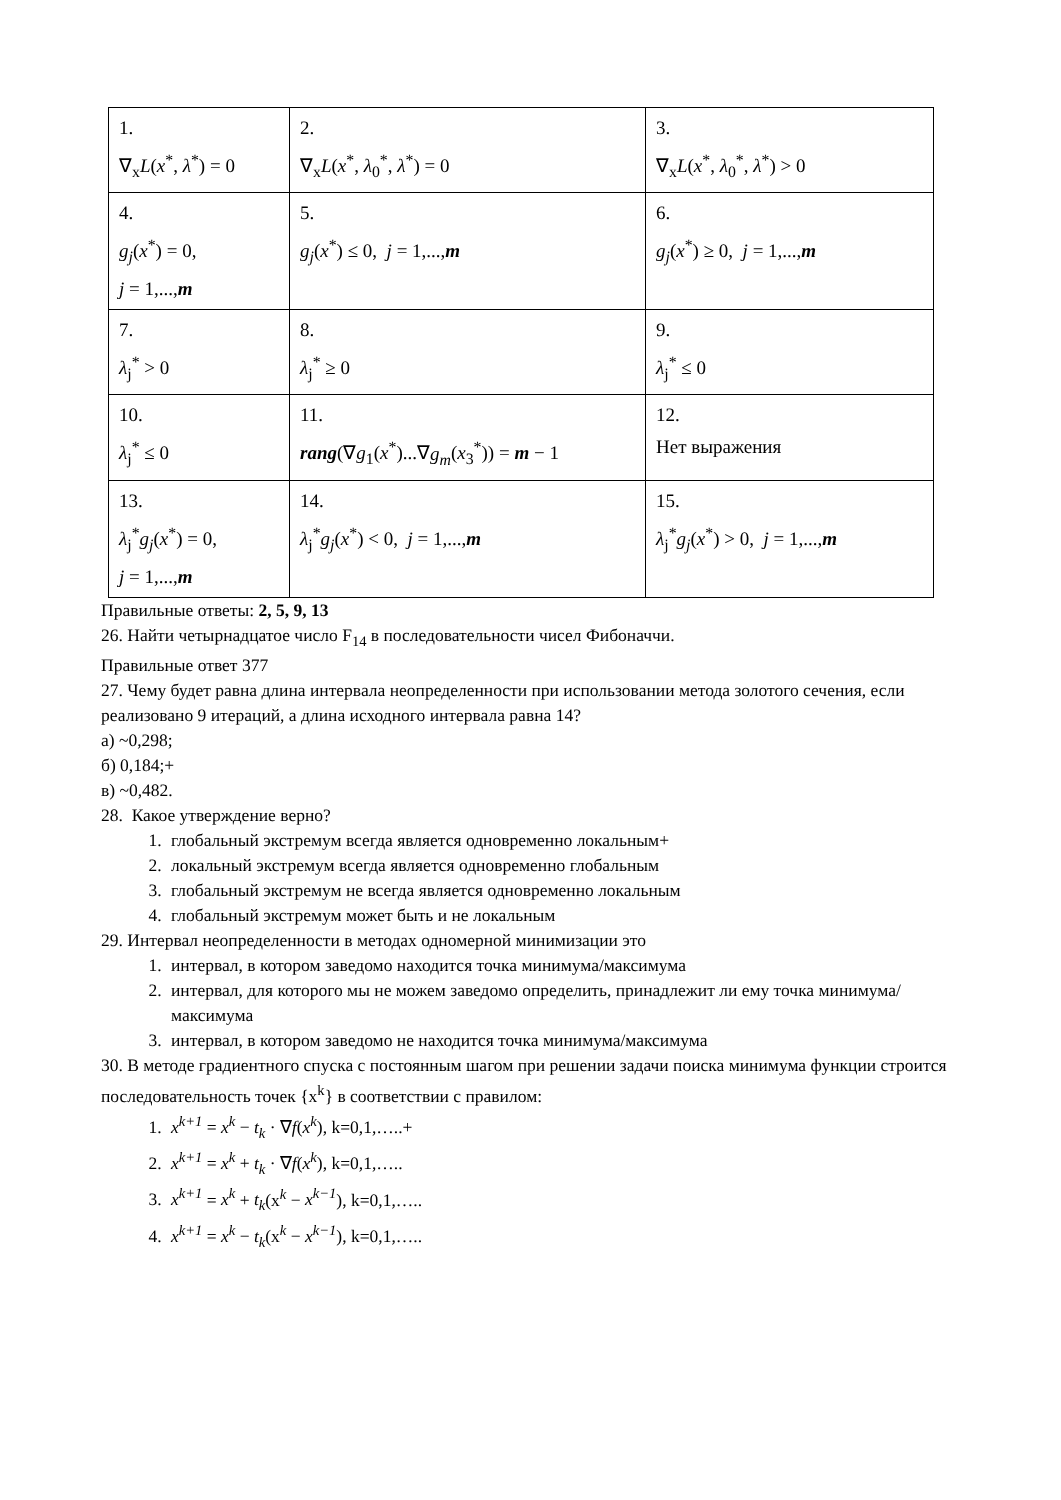| 1. ∇<sub>x</sub> L ( x<sup>*</sup>, λ<sup>*</sup>) = 0 | 2. ∇<sub>x</sub> L ( x<sup>*</sup>, λ<sub>0</sub><sup>*</sup>, λ<sup>*</sup>) = 0 | 3. ∇<sub>x</sub> L ( x<sup>*</sup>, λ<sub>0</sub><sup>*</sup>, λ<sup>*</sup>) > 0 |
| 4. g<sub>j</sub> ( x<sup>*</sup>) = 0, j = 1,..., m | 5. g<sub>j</sub> ( x<sup>*</sup>) ≤ 0, j = 1,..., m | 6. g<sub>j</sub> ( x<sup>*</sup>) ≥ 0, j = 1,..., m |
| 7. λ<sub>j</sub><sup>*</sup> > 0 | 8. λ<sub>j</sub><sup>*</sup> ≥ 0 | 9. λ<sub>j</sub><sup>*</sup> ≤ 0 |
| 10. λ<sub>j</sub><sup>*</sup> ≤ 0 | 11. rang (∇ g<sub>1</sub>( x<sup>*</sup>)...∇ g<sub>m</sub> ( x<sub>3</sub><sup>*</sup>)) = m − 1 | 12. Нет выражения |
| 13. λ<sub>j</sub><sup>*</sup> g<sub>j</sub> ( x<sup>*</sup>) = 0, j = 1,..., m | 14. λ<sub>j</sub><sup>*</sup> g<sub>j</sub> ( x<sup>*</sup>) < 0, j = 1,..., m | 15. λ<sub>j</sub><sup>*</sup> g<sub>j</sub> ( x<sup>*</sup>) > 0, j = 1,..., m |
Правильные ответы: 2, 5, 9, 13
26. Найти четырнадцатое число F<sub>14</sub> в последовательности чисел Фибоначчи.
Правильные ответ 377
27. Чему будет равна длина интервала неопределенности при использовании метода золотого сечения, если реализовано 9 итераций, а длина исходного интервала равна 14?
а) ~0,298;
б) 0,184;+
в) ~0,482.
28. Какое утверждение верно?
1. глобальный экстремум всегда является одновременно локальным+
2. локальный экстремум всегда является одновременно глобальным
3. глобальный экстремум не всегда является одновременно локальным
4. глобальный экстремум может быть и не локальным
29. Интервал неопределенности в методах одномерной минимизации это
1. интервал, в котором заведомо находится точка минимума/максимума
2. интервал, для которого мы не можем заведомо определить, принадлежит ли ему точка минимума/максимума
3. интервал, в котором заведомо не находится точка минимума/максимума
30. В методе градиентного спуска с постоянным шагом при решении задачи поиска минимума функции строится последовательность точек {x<sup>k</sup>} в соответствии с правилом:
1. x<sup>k+1</sup> = x<sup>k</sup> − t<sub>k</sub> · ∇f(x<sup>k</sup>), k=0,1,…..+
2. x<sup>k+1</sup> = x<sup>k</sup> + t<sub>k</sub> · ∇f(x<sup>k</sup>), k=0,1,…..
3. x<sup>k+1</sup> = x<sup>k</sup> + t<sub>k</sub>(x<sup>k</sup> − x<sup>k−1</sup>), k=0,1,…..
4. x<sup>k+1</sup> = x<sup>k</sup> − t<sub>k</sub>(x<sup>k</sup> − x<sup>k−1</sup>), k=0,1,…..